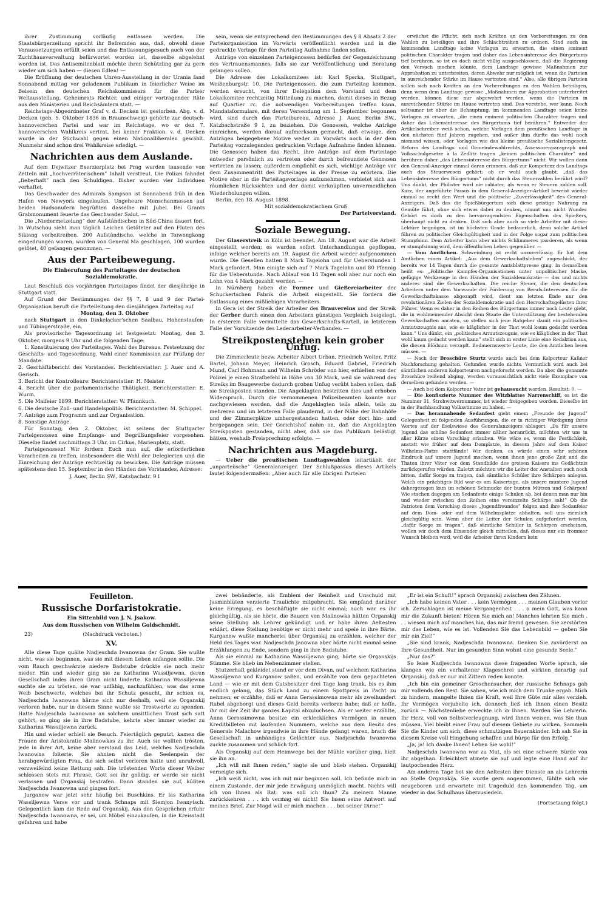ihrer Zustimmung vorläufig entlassen werden. Die Staatsbürgerzeitung spricht ihr Befremden aus, daß, obwohl diese Voraussetzungen erfüllt seien und das Entlassungsgesuch auch von der Zuchthausverwaltung befürwortet worden ist, dasselbe abgelehnt worden ist. Das Antisemitenblatt möchte ihren Schützling gar zu gern wieder um sich haben — diesen Edlen! —
Die Eröffnung der deutschen Uhren-Ausstellung in der Urania fand Sonnabend mittag vor geladenem Publikum in feierlicher Weise im Beisein des deutschen Reichskommissars für die Pariser Weltausstellung, Geheimrats Richter, und einiger vortragender Räte aus den Ministerien und Reichsämtern statt. —
Reichstags-Abgeordneter Graf v. d. Decken ist gestorben. Abg. v. d. Decken (geb. 5. Oktober 1836 in Braunschweig) gehörte zur deutsch-hannoverschen Partei und war im Reichstage, wo er den 7. hannoverschen Wahlkreis vertrat, bei keiner Fraktion. v. d. Decken wurde in der Stichwahl gegen einen Nationalliberalen gewählt. Nunmehr sind schon drei Wahlkreise erledigt. —
Nachrichten aus dem Auslande.
Auf dem Dejwitzer Exerzierplatz bei Prag wurden tausende von Zetteln mit „hochverräterischem“ Inhalt verstreut. Die Polizei fahndet „fieberhaft“ nach den Schuldigen. Bisher wurden vier Individuen verhaftet.
Das Geschwader des Admirals Sampson ist Sonnabend früh in den Hafen von Newyork eingelaufen. Ungeheure Menschenmassen auf beiden Hudsonufern begrüßten dasselbe mit Jubel. Bei Grants Grabmonument feuerte das Geschwader Salut. —
Die „Niedermetzelung“ der Aufständischen in Süd-China dauert fort. In Wutschou sieht man täglich Leichen Getöteter auf den Fluten des Sikiang vorbeitreiben. 200 Aufständische, welche in Taiwongkong eingedrungen waren, wurden von General Ma geschlagen, 100 wurden getötet, 40 gefangen genommen. —
Aus der Parteibewegung.
Die Einberufung des Parteitages der deutschen Sozialdemokratie.
Laut Beschluß des vorjährigen Parteitages findet der diesjährige in Stuttgart statt.
Auf Grund der Bestimmungen der §§ 7, 8 und 9 der Partei-Organisation beruft die Parteileitung den diesjährigen Parteitag auf
Montag, den 3. Oktober
nach Stuttgart in den Dinkelacker'schen Saalbau, Hohenstaufen- und Tübingerstraße, ein.
Als provisorische Tagesordnung ist festgesetzt: Montag, den 3. Oktober, morgens 9 Uhr und die folgenden Tage:
1. Konstituierung des Parteitages. Wahl des Bureaus. Festsetzung der Geschäfts- und Tagesordnung. Wahl einer Kommission zur Prüfung der Mandate.
2. Geschäftsbericht des Vorstandes. Berichterstatter: J. Auer und A. Gerisch.
3. Bericht der Kontrolleure: Berichterstatter: H. Meister.
4. Bericht über die parlamentarische Thätigkeit. Berichterstatter: E. Wurm.
5. Die Maifeier 1899. Berichterstatter: W. Pfannkuch.
6. Die deutsche Zoll- und Handelspolitik. Berichterstatter: M. Schippel.
7. Anträge zum Programm und zur Organisation.
8. Sonstige Anträge.
Für Sonntag, den 2. Oktober, ist seitens der Stuttgarter Parteigenossen eine Empfangs- und Begrüßungsfeier vorgesehen. Dieselbe findet nachmittags 3 Uhr, im Cirkus, Marienplatz, statt.
Parteigenossen! Wir fordern Euch nun auf, die erforderlichen Vorarbeiten zu treffen, insbesondere die Wahl der Delegierten und die Einreichung der Anträge rechtzeitig zu bewirken. Die Anträge müssen spätestens den 15. September in den Händen des Vorstandes, Adresse:
J. Auer, Berlin SW., Katzbachstr. 9 I
sein, wenn sie entsprechend den Bestimmungen des § 8 Absatz 2 der Parteiorganisation im Vorwärts veröffentlicht werden und in die gedruckte Vorlage für den Parteitag Aufnahme finden sollen.
Anträge von einzelnen Parteigenossen bedürfen der Gegenzeichnung des Vertrauensmannes, falls sie zur Veröffentlichung und Beratung gelangen sollen.
Die Adresse des Lokalkomitees ist: Karl Sperka, Stuttgart, Weißenburgstr. 10. Die Parteigenossen, die zum Parteitag kommen, werden ersucht, von ihrer Delegation dem Vorstand und dem Lokalkomitee rechtzeitig Mitteilung zu machen, damit dieses in Bezug auf Quartier rc. die notwendigen Vorbereitungen treffen kann. Mandatsformulare, mit deren Versendung am 1. September begonnen wird, sind durch das Parteibureau, Adresse J. Auer, Berlin SW., Katzbachstraße 9 I, zu beziehen. Die Genossen, welche Anträge einreichen, werden darauf aufmerksam gemacht, daß etwaige, den Anträgen beigegebene Motive weder im Vorwärts noch in der dem Parteitag vorzulegenden gedruckten Vorlage Aufnahme finden können. Die Genossen haben das Recht, ihre Anträge auf dem Parteitage entweder persönlich zu vertreten oder durch befreundete Genossen vertreten zu lassen; außerdem empfiehlt es sich, wichtige Anträge vor dem Zusammentritt des Parteitages in der Presse zu erörtern. Die Motive aber in die Parteitagsvorlage aufzunehmen, verbietet sich aus räumlichen Rücksichten und der damit verknüpften unvermeidlichen Wiederholungen willen.
Berlin, den 18. August 1898.
Mit sozialdemokratischem Gruß
Der Parteivorstand.
Soziale Bewegung.
Der Glaserstreik in Köln ist beendet. Am 18. August war die Arbeit eingestellt worden; es wurden sofort Unterhandlungen gepflogen, infolge welcher bereits am 19. August die Arbeit wieder aufgenommen wurde. Die Gesellen hatten 8 Mark Tagelohn und für Ueberstunden 1 Mark gefordert. Man einigte sich auf 7 Mark Tagelohn und 80 Pfennig für die Ueberstunde. Nach Ablauf von 14 Tagen soll aber nur noch ein Lohn von 4 Mark gezahlt werden. —
In Nürnberg haben die Former und Gießereiarbeiter der Schuckertschen Fabrik die Arbeit eingestellt. Sie fordern die Entlassung eines mißliebigen Vorarbeiters.
In Gera ist der Streik der Arbeiter des Brauvereins und der Streik der Gerber durch einen den Arbeitern günstigen Vergleich beigelegt. In ersterem Falle vermittelte das Gewerkschafts-Kartell, in letzterem Falle der Vorsitzende des Lederarbeiter-Verbandes. —
Streikpostenstehen kein grober Unfug.
Die Zimmerleute bezw. Arbeiter Albert Urban, Friedrich Wolter, Fritz Bartel, Johann Meyer, Heinrich Grosch, Eduard Gabriel, Friedrich Mund, Carl Hohmann und Wilhelm Schröder von hier, erhielten von der Polizei je einen Strafbefehl in Höhe von 30 Mark, weil sie während des Streiks im Baugewerbe dadurch groben Unfug verübt haben sollen, daß sie Streikposten standen. Die Angeklagten bestritten dies und erhoben Widerspruch. Durch die vernommenen Polizeibeamten konnte nur nachgewiesen werden, daß die Angeklagten teils allein, teils zu mehreren und im letzteren Falle plaudernd, in der Nähe der Bahnhöfe und der Zimmerplätze umhergestanden hatten, oder dort hin- und hergegangen sein. Der Gerichtshof nahm an, daß die Angeklagten Streikposten gestanden, nicht aber, daß sie das Publikum belästigt hätten, weshalb Freisprechung erfolgte. —
Nachrichten aus Magdeburg.
— Ueber die preußischen Landtagswahlen leitartikelt der „unparteiische“ Generalanzeiger. Der Schlußpassus dieses Artikels lautet folgendermaßen: „Aber auch für alle übrigen Parteien
erwächst die Pflicht, sich nach Kräften an den Vorbereitungen zu den Wahlen zu beteiligen und ihre Schlachtreihen zu ordnen. Sind auch im kommenden Landtage keine Vorlagen zu erwarten, die einen eminent politischen Charakter tragen und daher das Lebensinteresse des Bürgertums tief berühren, so ist es doch nicht völlig ausgeschlossen, daß die Regierung den Versuch machen könnte, dem Landtage gewisse Maßnahmen zur Approbation zu unterbreiten, deren Abwehr nur möglich ist, wenn die Parteien in ausreichender Stärke im Hause vertreten sind.“ Also, alle übrigen Parteien sollen sich nach Kräften an den Vorbereitungen zu den Wahlen beteiligen, denn wenn dem Landtage gewisse „Maßnahmen zur Approbation unterbreitet werden, können diese nur abgewehrt werden, wenn die Parteien in ausreichender Stärke im Hause vertreten sind. Das verstehe, wer kann. Noch seltsamer ist aber die Behauptung, im kommenden Landtage seien keine Vorlagen zu erwarten, „die einen eminent politischen Charakter tragen und daher das Lebensinteresse des Bürgertums tief berühren.“ Entweder der Artikelschreiber weiß schon, welche Vorlagen dem preußischen Landtage in den nächsten fünf Jahren zugehen, und außer ihm dürfte das wohl noch niemand wissen, oder Vorlagen wie das kleine preußische Sozialistengesetz, Reform des Landtags- und Gemeindewahlrechts, Assessorenparagraph und Volksschulgesetze à la Zedlitz tragen „keinen politischen Charakter“ und berühren daher „das Lebensinteresse des Bürgertums“ nicht. Wir wollen dann den General-Anzeiger einmal daran erinnern, daß zur Kompetenz des Landtags auch das Steuerwesen gehört; ob er wohl auch glaubt, „daß das Lebensinteresse des Bürgertums“ nicht durch das Steuerzahlen berührt wird? Uns dünkt, der Philister wird nie rabiater, als wenn er Steuern zahlen soll. Kurz, der angeführte Passus in dem General-Anzeiger-Artikel beweist wieder einmal so recht den Wert und die politische „Zuverlässigkeit“ des General-Anzeigers. Daß das die Spießbürgertum sich diese geistige Nahrung zu Gemüte führt, ohne sich etwas dabei zu denken, nimmt uns nicht Wunder. Gehört es doch zu den hervorragendsten Eigenschaften des Spießers, überhaupt nicht zu denken. Daß sich aber auch so viele Arbeiter mit dieser Lektüre begnügen, ist im höchsten Grade bedauerlich, denn solche Artikel führen zu politischer Gleichgültigkeit und in der Folge sogar zum politischen Stumpfsinn. Dem Arbeiter kann aber nichts Schlimmeres passieren, als wenn er stumpfsinnig wird, dem öffentlichen Leben gegenüber. —
— Vom Amtlichen. Schweinburg ist recht unzuverlässig. Er hat dem Amtlichen einen Artikel: „Aus dem Gewerkschaftsleben“ zugeschickt, der bereits vor 14 Tagen durch die gesamte Amtsblattpresse ging. In demselben heißt es: „Politische Kampfes-Organisationen unter unpolitischer Maske, gefügige Werkzeuge in den Händen der Sozialdemokratie — das und nichts anderes sind die Gewerkschaften. Die reiche Steuer, die den deutschen Arbeitern unter dem Vorwande der Förderung von Berufs-Interessen für die Gewerkschaftskasse abgezapft wird, dient am letzten Ende nur den revolutionären Zielen der Sozialdemokratie und den Herrschaftsgelüsten ihrer Führer. Wenn es daher in den Reihen des Bürgertums immer noch Leute giebt, die in wohlmeinender Absicht dem Staate die Unterstützung der bestehenden Gewerkschaften anraten, so stellen sich jene Ratgeber damit ein politisches Armutszeugnis aus, wie es kläglicher in der That wohl kaum gedacht werden kann.“ Uns dünkt, ein „politisches Armutszeugnis, wie es kläglicher in der That wohl kaum gedacht werden kann“ stellt sich in erster Linie eine Redaktion aus, die diesen Blödsinn verzapft. Bedauernswerte Leute, die den Amtlichen lesen müssen. —
— Nach der Broschüre Sturtz wurde auch bei dem Kolporteur Kaßner Nachforschung gehalten. Gefunden wurde nichts. Vermutlich wird auch bei sämtlichen anderen Kolporteuren nachgeforscht werden. Da aber die genannte Broschüre reißend abging, werden voraussichtlich nicht viele Exemplare von derselben gefunden werden. —
— Auch bei dem Kolporteur Vater ist gehaussucht worden. Resultat: 0. —
— Die konfiszierte Nummer des Witzblattes Narrenschiff, es ist die Nummer 31, Strohwitwernummer, ist wieder freigegeben worden. Dieselbe ist in der Buchhandlung Volksstimme zu haben. —
— Das herannahende Sedanfest giebt einem „Freunde der Jugend“ Gelegenheit zu folgenden Ausführungen, die er in richtiger Würdigung ihres Wertes auf der Eselswiese des Generalanzeigers ablagert: „Da für unsere Jugend das schöne Sedanfest immer näher heranrückt, möchten wir uns in aller Kürze einen Vorschlag erlauben. Wie wäre es, wenn die Festlichkeit, anstatt wie früher auf dem Domplatze, in diesem Jahre auf dem Kaiser Wilhelms-Platze stattfände! Wir denken, es würde einen sehr schönen Eindruck auf unsere Jugend machen, wenn ihnen jene große Zeit und die Thaten ihrer Väter vor dem Standbilde des greisen Kaisers ins Gedächtnis zurückgerufen würden. Zuletzt möchten wir die Leiter der Anstalten auch noch bitten, dafür Sorge zu tragen, daß sämtliche Schüler ihre Schärpen anlegen. Welch ein prächtiges Bild war es am Kaisertage, als unsere muntere Jugend dahergezogen kam im schönen Schmucke der bunten Mützen und Schärpen! Wie stachen dagegen am Sedanfeste einige Schulen ab, bei denen man nur hin und wieder zwischen den Reihen eine vereinzelte Schärpe sah!“ Ob die Patrioten dem Vorschlag dieses „Jugendfreundes“ folgen und ihre Sedanfeier auf dem Dom- oder auf dem Wilhelmsplatze abhalten, soll uns ziemlich gleichgültig sein. Wenn aber die Leiter der Schulen aufgefordert werden, „dafür Sorge zu tragen“, daß sämtliche Schüler in Schärpen erscheinen, wollen wir doch dem Einsender gleich mitteilen, daß dieses nur ein frommer Wunsch bleiben wird, weil die Arbeiter ihren Kindern kein
Feuilleton.
Russische Dorfaristokratie.
Ein Sittenbild von J. N. Jsakow.
Aus dem Russischen von Wilhelm Goldschmidt.
23) (Nachdruck verboten.)
XV.
Alle diese Tage quälte Nadjeschda Iwanowna der Gram. Sie wußte nicht, was sie beginnen, was sie mit diesem Leben anfangen sollte. Die vom Rauch geschwärzte niedere Badstube drückte sie noch mehr nieder. Hin und wieder ging sie zu Katharina Wassiljewna, deren Gesellschaft indes ihren Gram nicht linderte. Katharina Wassiljewna suchte sie zu trösten, sie war unfähig, nachzufühlen, was das arme Weib beschwerte, welches bei ihr Schutz gesucht, ihr schien es, Nadjeschda Iwanowna härme sich nur deshalb, weil sie Organskij verloren habe, nur in diesem Sinne wußte sie Trostworte zu spenden. Hatte Nadjeschda Iwanowna an solchem unsittlichen Trost sich satt gehört, so ging sie in ihre Badstube, kehrte aber immer wieder zu Katharina Wassiljewna zurück.
Hin und wieder erhielt sie Besuch. Feiertäglich geputzt, kamen die Frauen der Aristokratie Malinowkas zu ihr. Auch sie wollten trösten, jede in ihrer Art, keine aber verstand das Leid, welches Nadjeschda Iwanowna folterte. Sie ahnten nicht die Seelenpein der herabgewürdigten Frau, die sich selbst verloren hatte und unruhvoll, verzweifelnd keine Rettung sah. Die tröstenden Worte dieser Weiber schlossen stets mit Phrase, Gott sei ihr gnädig, er werde sie nicht verlassen und Organskij bestrafen. Dann standen sie auf, küßten Nadjeschda Iwanowna und gingen fort.
Jurganow war jetzt sehr häufig bei Buschkins. Er las Katharina Wassiljewna Verse vor und trank Schnaps mit Siemjon Iwanytsch. Gelegentlich kam die Rede auf Organskij. Aus den Gesprächen erfuhr Nadjeschda Iwanowna, er sei, um Möbel einzukaufen, in die Kreisstadt gefahren und habe
zwei bebänderte, als Emblem der Reinheit und Unschuld mit Jasminblüten verzierte Traulichte mitgebracht. Sie empfand darüber keine Erregung, es beschäftigte sie nicht einmal; auch war es ihr gleichgültig, als sie hörte, die Bauern von Malinowka hätten Organskij seine Stellung als Lehrer gekündigt und er habe ihren Aeltesten erklärt, diese Stellung benötige er nicht mehr und speie in ihre Bärte. Kurganow wußte mancherlei über Organskij zu erzählen, welcher der Held des Tages war. Nadjeschda Janowna aber hörte nicht einmal seine Erzählungen zu Ende, sondern ging in ihre Badstube.
Als sie einmal zu Katharina Wassiljewna ging, hörte sie Organskijs Stimme. Sie blieb im Nebenzimmer stehen.
Stutzerhaft gekleidet stand er vor dem Divan, auf welchem Katharina Wassiljewna und Kurganow saßen, und erzählte von dem gepachteten Land — wie er mit dem Gutsbesitzer drei Tage lang trank, bis es ihm endlich gelang, das Stück Land zu einem Spottpreis in Pacht zu nehmen; er erzählte, daß er Anna Gerassimowna mehr als zweihundert Rubel abgeborgt und dieses Geld bereits verloren habe; daß er hoffe, ihr mit der Zeit ihr ganzes Kapital abzuluchsen. Als er weiter erzählte, Anna Gerassimowna besitze ein erkleckliches Vermögen in neuen Kreditbilleten mit laufenden Nummern, welche aus dem Besitz des Generals Malachow irgendwie in ihre Hände gelangt waren, brach die Gesellschaft in unbändiges Gelächter aus. Nadjeschda Iwanowna zuckte zusammen und schlich fort.
Als Organskij auf dem Heimwege bei der Mühle vorüber ging, hielt sie ihn an.
„Ich will mit Ihnen reden,“ sagte sie und blieb stehen. Organskij verneigte sich.
„Ich weiß nicht, was ich mit mir beginnen soll. Ich befinde mich in einem Zustande, der mir jede Erwägung unmöglich macht. Nichts will ich von Ihnen als Rat: was soll ich thun? Zu meinem Manne zurückkehren . . . ich vermag es nicht! Sie lasen seine Antwort auf meinen Brief. Zur Magd will er mich machen . . . bei seiner Dirne!“
„Er ist ein Schuft!“ sprach Organskij zwischen den Zähnen.
„Ich habe keinen Vater . . . kein Vermögen . . . meinen Glauben verlor ich. Zerschlagen ist meine Vergangenheit . . . o mein Gott, was kann mir die Zukunft bieten! Hören Sie mich an! Manches lehrten Sie mich . . . wiesen mich auf manches hin, das mir fremd gewesen. Sie zerstörten mir das Leben, wie es ist. Vollenden Sie das Lebensbild — geben Sie mir ein Ziel!“
„Sie sind krank, Nadjeschda Iwanowna. Denken Sie zuvörderst an Ihre Gesundheit. Nur im gesunden Sinn wohnt eine gesunde Seele.“
„Nur das?“
So leise Nadjeschda Iwanowna diese fragenden Worte sprach, sie klangen wie ein verhaltener Klageschrei und wirkten derartig auf Organskij, daß er nur mit Zittern reden konnte.
„Ich bin ein gemeiner Groschensucher, der russische Schnaps gab mir vollends den Rest. Sie sahen, wie ich mich dem Trunke ergab. Mich zu hindern, mangelte Ihnen die Kraft, weil Ihre Güte mir alles verzieh. Ihr Vermögen verjubelte ich, dennoch ließ ich Ihnen einen Besitz zurück — Nächstenliebe erweckte ich in Ihnen. Werden Sie Lehrerin. Ihr Herz, voll von Selbstverleugnung, wird Ihnen weisen, was Sie thun müssen. Viel bleibt einer Frau auf diesem Gebiete zu wirken. Sammeln Sie die Kinder um sich, diese schmutzigen Bauernkinder. Ich sah Sie in diesem Kreise voll Hingebung schaffen und bürge für den Erfolg.“
„Ja, ja! Ich danke Ihnen! Leben Sie wohl!“
Nadjeschda Iwanowna war zu Mut, als sei eine schwere Bürde von ihr abgethan. Erleichtert atmete sie auf und legte eine Hand auf ihr lautpochendes Herz.
Am anderen Tage bot sie den Aeltesten ihre Dienste an als Lehrerin an Stelle Organskijs. Sie wurde gern angenommen, fühlte sich wie neugeboren und erwartete mit Ungeduld den kommenden Tag, um wieder in das Schulhaus überzusiedeln.
(Fortsetzung folgt.)